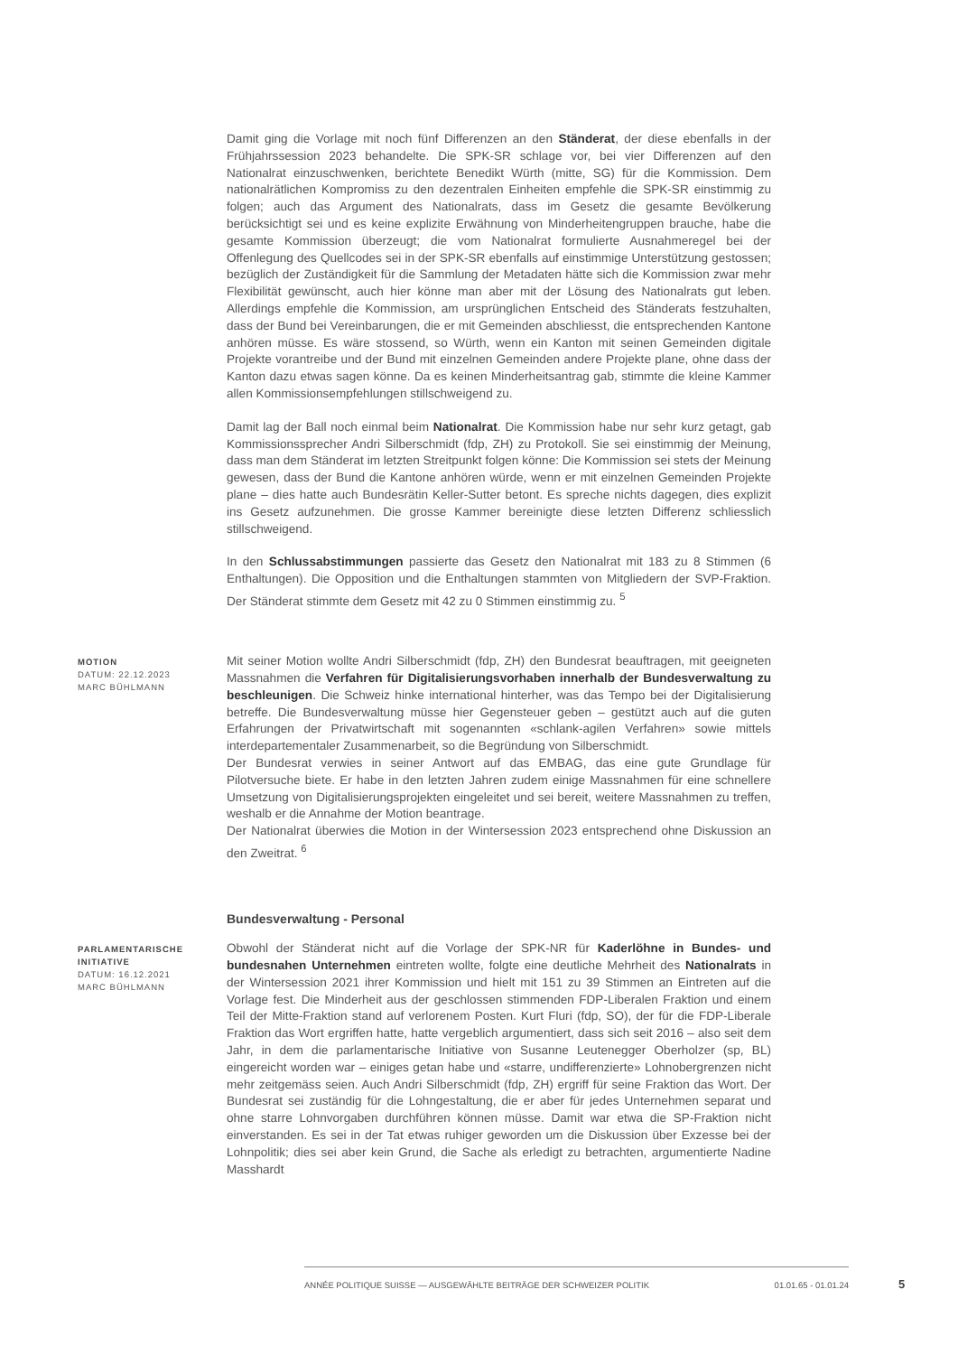Damit ging die Vorlage mit noch fünf Differenzen an den Ständerat, der diese ebenfalls in der Frühjahrssession 2023 behandelte. Die SPK-SR schlage vor, bei vier Differenzen auf den Nationalrat einzuschwenken, berichtete Benedikt Würth (mitte, SG) für die Kommission. Dem nationalrätlichen Kompromiss zu den dezentralen Einheiten empfehle die SPK-SR einstimmig zu folgen; auch das Argument des Nationalrats, dass im Gesetz die gesamte Bevölkerung berücksichtigt sei und es keine explizite Erwähnung von Minderheitengruppen brauche, habe die gesamte Kommission überzeugt; die vom Nationalrat formulierte Ausnahmeregel bei der Offenlegung des Quellcodes sei in der SPK-SR ebenfalls auf einstimmige Unterstützung gestossen; bezüglich der Zuständigkeit für die Sammlung der Metadaten hätte sich die Kommission zwar mehr Flexibilität gewünscht, auch hier könne man aber mit der Lösung des Nationalrats gut leben. Allerdings empfehle die Kommission, am ursprünglichen Entscheid des Ständerats festzuhalten, dass der Bund bei Vereinbarungen, die er mit Gemeinden abschliesst, die entsprechenden Kantone anhören müsse. Es wäre stossend, so Würth, wenn ein Kanton mit seinen Gemeinden digitale Projekte vorantreibe und der Bund mit einzelnen Gemeinden andere Projekte plane, ohne dass der Kanton dazu etwas sagen könne. Da es keinen Minderheitsantrag gab, stimmte die kleine Kammer allen Kommissionsempfehlungen stillschweigend zu.
Damit lag der Ball noch einmal beim Nationalrat. Die Kommission habe nur sehr kurz getagt, gab Kommissionssprecher Andri Silberschmidt (fdp, ZH) zu Protokoll. Sie sei einstimmig der Meinung, dass man dem Ständerat im letzten Streitpunkt folgen könne: Die Kommission sei stets der Meinung gewesen, dass der Bund die Kantone anhören würde, wenn er mit einzelnen Gemeinden Projekte plane – dies hatte auch Bundesrätin Keller-Sutter betont. Es spreche nichts dagegen, dies explizit ins Gesetz aufzunehmen. Die grosse Kammer bereinigte diese letzten Differenz schliesslich stillschweigend.
In den Schlussabstimmungen passierte das Gesetz den Nationalrat mit 183 zu 8 Stimmen (6 Enthaltungen). Die Opposition und die Enthaltungen stammten von Mitgliedern der SVP-Fraktion. Der Ständerat stimmte dem Gesetz mit 42 zu 0 Stimmen einstimmig zu. <sup>5</sup>
MOTION
DATUM: 22.12.2023
MARC BÜHLMANN
Mit seiner Motion wollte Andri Silberschmidt (fdp, ZH) den Bundesrat beauftragen, mit geeigneten Massnahmen die Verfahren für Digitalisierungsvorhaben innerhalb der Bundesverwaltung zu beschleunigen. Die Schweiz hinke international hinterher, was das Tempo bei der Digitalisierung betreffe. Die Bundesverwaltung müsse hier Gegensteuer geben – gestützt auch auf die guten Erfahrungen der Privatwirtschaft mit sogenannten «schlank-agilen Verfahren» sowie mittels interdepartementaler Zusammenarbeit, so die Begründung von Silberschmidt.
Der Bundesrat verwies in seiner Antwort auf das EMBAG, das eine gute Grundlage für Pilotversuche biete. Er habe in den letzten Jahren zudem einige Massnahmen für eine schnellere Umsetzung von Digitalisierungsprojekten eingeleitet und sei bereit, weitere Massnahmen zu treffen, weshalb er die Annahme der Motion beantrage.
Der Nationalrat überwies die Motion in der Wintersession 2023 entsprechend ohne Diskussion an den Zweitrat. <sup>6</sup>
Bundesverwaltung - Personal
PARLAMENTARISCHE INITIATIVE
DATUM: 16.12.2021
MARC BÜHLMANN
Obwohl der Ständerat nicht auf die Vorlage der SPK-NR für Kaderlöhne in Bundes- und bundesnahen Unternehmen eintreten wollte, folgte eine deutliche Mehrheit des Nationalrats in der Wintersession 2021 ihrer Kommission und hielt mit 151 zu 39 Stimmen an Eintreten auf die Vorlage fest. Die Minderheit aus der geschlossen stimmenden FDP-Liberalen Fraktion und einem Teil der Mitte-Fraktion stand auf verlorenem Posten. Kurt Fluri (fdp, SO), der für die FDP-Liberale Fraktion das Wort ergriffen hatte, hatte vergeblich argumentiert, dass sich seit 2016 – also seit dem Jahr, in dem die parlamentarische Initiative von Susanne Leutenegger Oberholzer (sp, BL) eingereicht worden war – einiges getan habe und «starre, undifferenzierte» Lohnobergrenzen nicht mehr zeitgemäss seien. Auch Andri Silberschmidt (fdp, ZH) ergriff für seine Fraktion das Wort. Der Bundesrat sei zuständig für die Lohngestaltung, die er aber für jedes Unternehmen separat und ohne starre Lohnvorgaben durchführen können müsse. Damit war etwa die SP-Fraktion nicht einverstanden. Es sei in der Tat etwas ruhiger geworden um die Diskussion über Exzesse bei der Lohnpolitik; dies sei aber kein Grund, die Sache als erledigt zu betrachten, argumentierte Nadine Masshardt
ANNÉE POLITIQUE SUISSE — AUSGEWÄHLTE BEITRÄGE DER SCHWEIZER POLITIK 01.01.65 - 01.01.24
5